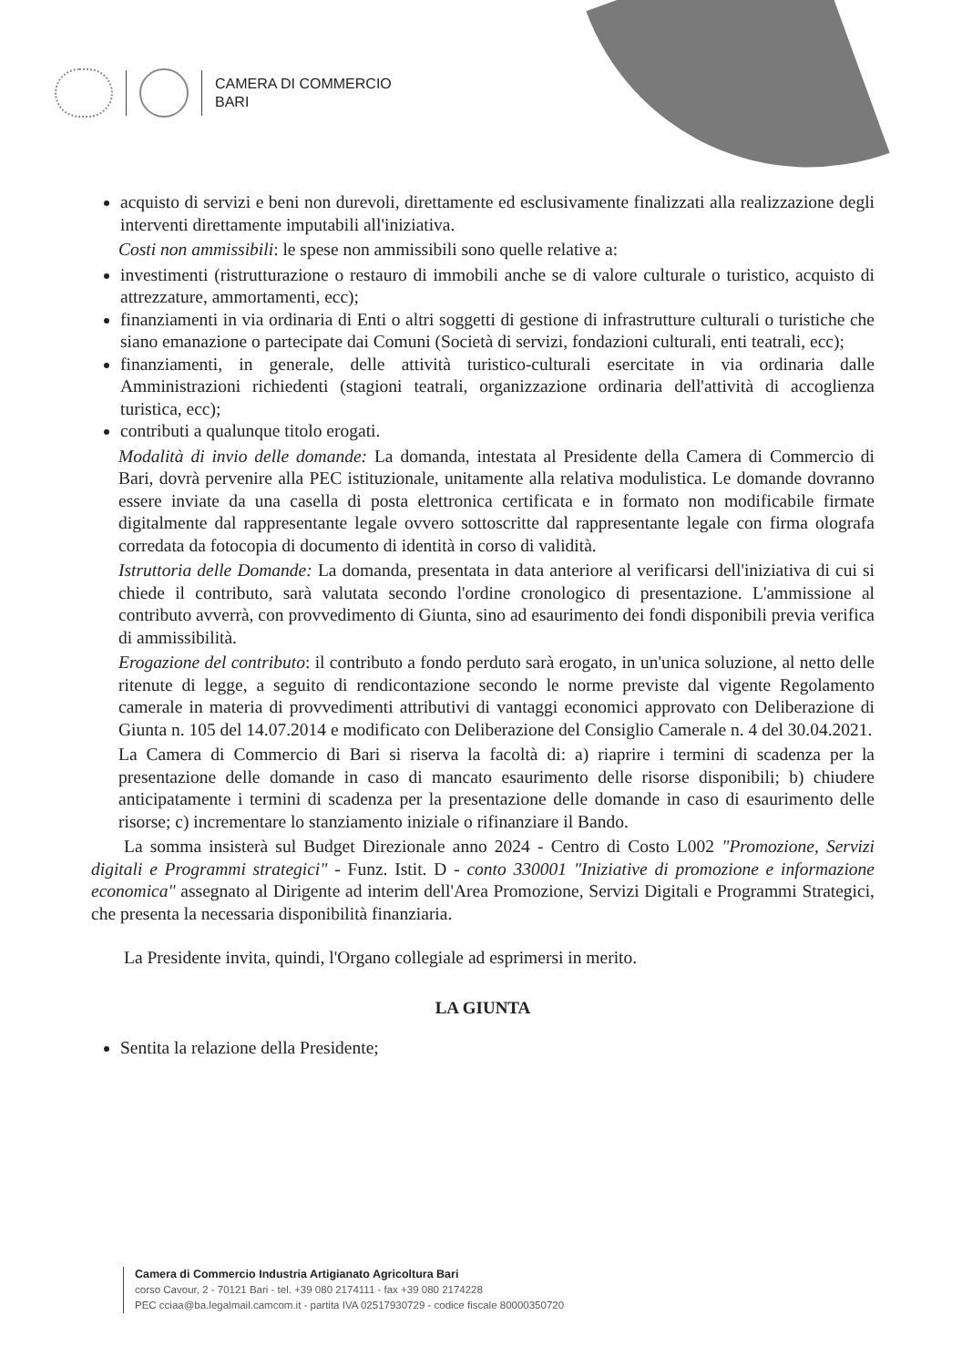CAMERA DI COMMERCIO
BARI
acquisto di servizi e beni non durevoli, direttamente ed esclusivamente finalizzati alla realizzazione degli interventi direttamente imputabili all'iniziativa.
Costi non ammissibili: le spese non ammissibili sono quelle relative a:
investimenti (ristrutturazione o restauro di immobili anche se di valore culturale o turistico, acquisto di attrezzature, ammortamenti, ecc);
finanziamenti in via ordinaria di Enti o altri soggetti di gestione di infrastrutture culturali o turistiche che siano emanazione o partecipate dai Comuni (Società di servizi, fondazioni culturali, enti teatrali, ecc);
finanziamenti, in generale, delle attività turistico-culturali esercitate in via ordinaria dalle Amministrazioni richiedenti (stagioni teatrali, organizzazione ordinaria dell'attività di accoglienza turistica, ecc);
contributi a qualunque titolo erogati.
Modalità di invio delle domande: La domanda, intestata al Presidente della Camera di Commercio di Bari, dovrà pervenire alla PEC istituzionale, unitamente alla relativa modulistica. Le domande dovranno essere inviate da una casella di posta elettronica certificata e in formato non modificabile firmate digitalmente dal rappresentante legale ovvero sottoscritte dal rappresentante legale con firma olografa corredata da fotocopia di documento di identità in corso di validità.
Istruttoria delle Domande: La domanda, presentata in data anteriore al verificarsi dell'iniziativa di cui si chiede il contributo, sarà valutata secondo l'ordine cronologico di presentazione. L'ammissione al contributo avverrà, con provvedimento di Giunta, sino ad esaurimento dei fondi disponibili previa verifica di ammissibilità.
Erogazione del contributo: il contributo a fondo perduto sarà erogato, in un'unica soluzione, al netto delle ritenute di legge, a seguito di rendicontazione secondo le norme previste dal vigente Regolamento camerale in materia di provvedimenti attributivi di vantaggi economici approvato con Deliberazione di Giunta n. 105 del 14.07.2014 e modificato con Deliberazione del Consiglio Camerale n. 4 del 30.04.2021.
La Camera di Commercio di Bari si riserva la facoltà di: a) riaprire i termini di scadenza per la presentazione delle domande in caso di mancato esaurimento delle risorse disponibili; b) chiudere anticipatamente i termini di scadenza per la presentazione delle domande in caso di esaurimento delle risorse; c) incrementare lo stanziamento iniziale o rifinanziare il Bando.
La somma insisterà sul Budget Direzionale anno 2024 - Centro di Costo L002 "Promozione, Servizi digitali e Programmi strategici" - Funz. Istit. D - conto 330001 "Iniziative di promozione e informazione economica" assegnato al Dirigente ad interim dell'Area Promozione, Servizi Digitali e Programmi Strategici, che presenta la necessaria disponibilità finanziaria.
La Presidente invita, quindi, l'Organo collegiale ad esprimersi in merito.
LA GIUNTA
Sentita la relazione della Presidente;
Camera di Commercio Industria Artigianato Agricoltura Bari
corso Cavour, 2 - 70121 Bari - tel. +39 080 2174111 - fax +39 080 2174228
PEC cciaa@ba.legalmail.camcom.it - partita IVA 02517930729 - codice fiscale 80000350720